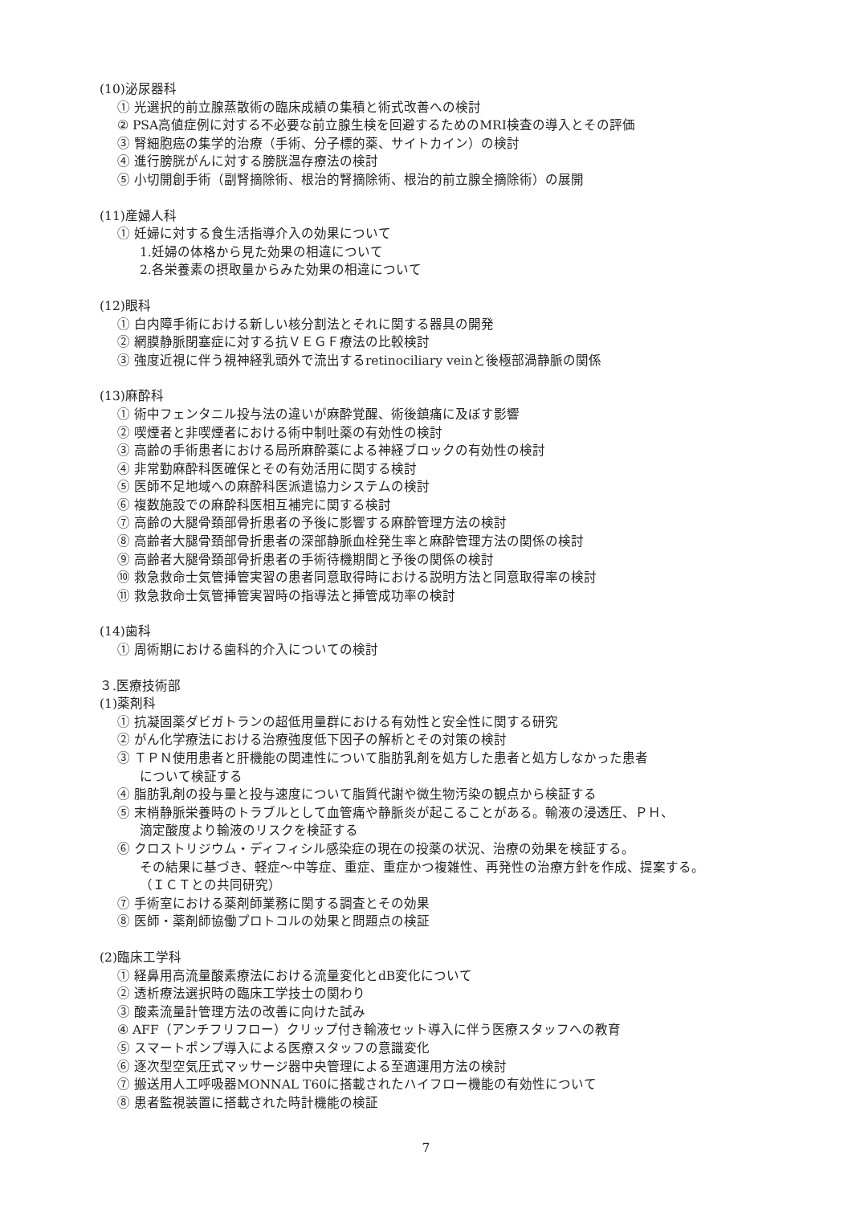(10)泌尿器科
① 光選択的前立腺蒸散術の臨床成績の集積と術式改善への検討
② PSA高値症例に対する不必要な前立腺生検を回避するためのMRI検査の導入とその評価
③ 腎細胞癌の集学的治療（手術、分子標的薬、サイトカイン）の検討
④ 進行膀胱がんに対する膀胱温存療法の検討
⑤ 小切開創手術（副腎摘除術、根治的腎摘除術、根治的前立腺全摘除術）の展開
(11)産婦人科
① 妊婦に対する食生活指導介入の効果について
1.妊婦の体格から見た効果の相違について
2.各栄養素の摂取量からみた効果の相違について
(12)眼科
① 白内障手術における新しい核分割法とそれに関する器具の開発
② 網膜静脈閉塞症に対する抗ＶＥＧＦ療法の比較検討
③ 強度近視に伴う視神経乳頭外で流出するretinociliary veinと後極部渦静脈の関係
(13)麻酔科
① 術中フェンタニル投与法の違いが麻酔覚醒、術後鎮痛に及ぼす影響
② 喫煙者と非喫煙者における術中制吐薬の有効性の検討
③ 高齢の手術患者における局所麻酔薬による神経ブロックの有効性の検討
④ 非常勤麻酔科医確保とその有効活用に関する検討
⑤ 医師不足地域への麻酔科医派遣協力システムの検討
⑥ 複数施設での麻酔科医相互補完に関する検討
⑦ 高齢の大腿骨頚部骨折患者の予後に影響する麻酔管理方法の検討
⑧ 高齢者大腿骨頚部骨折患者の深部静脈血栓発生率と麻酔管理方法の関係の検討
⑨ 高齢者大腿骨頚部骨折患者の手術待機期間と予後の関係の検討
⑩ 救急救命士気管挿管実習の患者同意取得時における説明方法と同意取得率の検討
⑪ 救急救命士気管挿管実習時の指導法と挿管成功率の検討
(14)歯科
① 周術期における歯科的介入についての検討
３.医療技術部
(1)薬剤科
① 抗凝固薬ダビガトランの超低用量群における有効性と安全性に関する研究
② がん化学療法における治療強度低下因子の解析とその対策の検討
③ ＴＰＮ使用患者と肝機能の関連性について脂肪乳剤を処方した患者と処方しなかった患者
について検証する
④ 脂肪乳剤の投与量と投与速度について脂質代謝や微生物汚染の観点から検証する
⑤ 末梢静脈栄養時のトラブルとして血管痛や静脈炎が起こることがある。輸液の浸透圧、ＰＨ、
滴定酸度より輸液のリスクを検証する
⑥ クロストリジウム・ディフィシル感染症の現在の投薬の状況、治療の効果を検証する。
その結果に基づき、軽症～中等症、重症、重症かつ複雑性、再発性の治療方針を作成、提案する。
（ＩＣＴとの共同研究）
⑦ 手術室における薬剤師業務に関する調査とその効果
⑧ 医師・薬剤師協働プロトコルの効果と問題点の検証
(2)臨床工学科
① 経鼻用高流量酸素療法における流量変化とdB変化について
② 透析療法選択時の臨床工学技士の関わり
③ 酸素流量計管理方法の改善に向けた試み
④ AFF（アンチフリフロー）クリップ付き輸液セット導入に伴う医療スタッフへの教育
⑤ スマートポンプ導入による医療スタッフの意識変化
⑥ 逐次型空気圧式マッサージ器中央管理による至適運用方法の検討
⑦ 搬送用人工呼吸器MONNAL T60に搭載されたハイフロー機能の有効性について
⑧ 患者監視装置に搭載された時計機能の検証
7